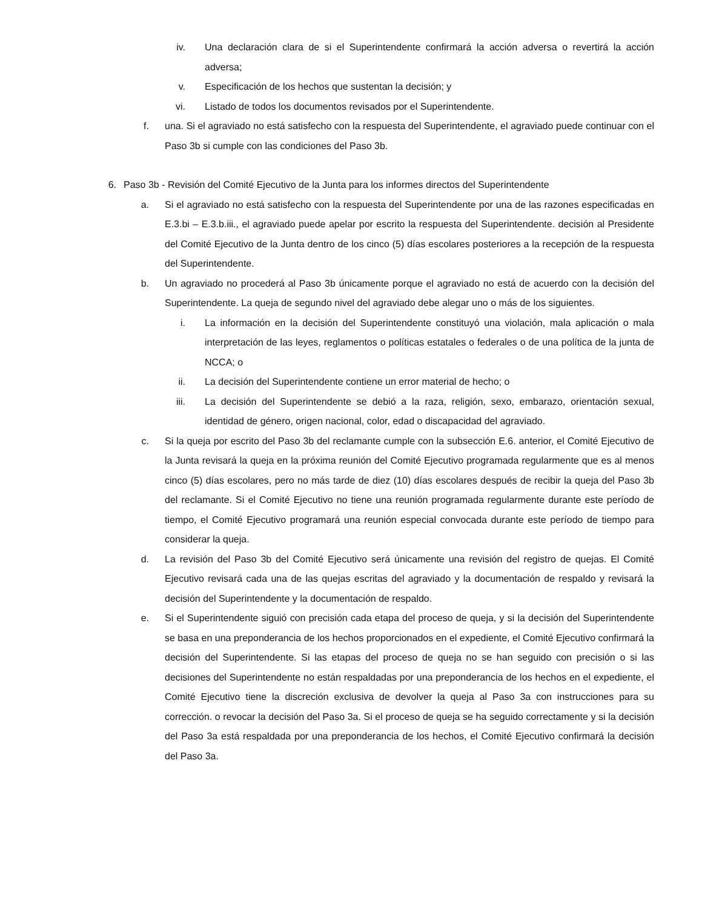iv. Una declaración clara de si el Superintendente confirmará la acción adversa o revertirá la acción adversa;
v. Especificación de los hechos que sustentan la decisión; y
vi. Listado de todos los documentos revisados por el Superintendente.
f. una. Si el agraviado no está satisfecho con la respuesta del Superintendente, el agraviado puede continuar con el Paso 3b si cumple con las condiciones del Paso 3b.
6. Paso 3b - Revisión del Comité Ejecutivo de la Junta para los informes directos del Superintendente
a. Si el agraviado no está satisfecho con la respuesta del Superintendente por una de las razones especificadas en E.3.bi – E.3.b.iii., el agraviado puede apelar por escrito la respuesta del Superintendente. decisión al Presidente del Comité Ejecutivo de la Junta dentro de los cinco (5) días escolares posteriores a la recepción de la respuesta del Superintendente.
b. Un agraviado no procederá al Paso 3b únicamente porque el agraviado no está de acuerdo con la decisión del Superintendente. La queja de segundo nivel del agraviado debe alegar uno o más de los siguientes.
i. La información en la decisión del Superintendente constituyó una violación, mala aplicación o mala interpretación de las leyes, reglamentos o políticas estatales o federales o de una política de la junta de NCCA; o
ii. La decisión del Superintendente contiene un error material de hecho; o
iii. La decisión del Superintendente se debió a la raza, religión, sexo, embarazo, orientación sexual, identidad de género, origen nacional, color, edad o discapacidad del agraviado.
c. Si la queja por escrito del Paso 3b del reclamante cumple con la subsección E.6. anterior, el Comité Ejecutivo de la Junta revisará la queja en la próxima reunión del Comité Ejecutivo programada regularmente que es al menos cinco (5) días escolares, pero no más tarde de diez (10) días escolares después de recibir la queja del Paso 3b del reclamante. Si el Comité Ejecutivo no tiene una reunión programada regularmente durante este período de tiempo, el Comité Ejecutivo programará una reunión especial convocada durante este período de tiempo para considerar la queja.
d. La revisión del Paso 3b del Comité Ejecutivo será únicamente una revisión del registro de quejas. El Comité Ejecutivo revisará cada una de las quejas escritas del agraviado y la documentación de respaldo y revisará la decisión del Superintendente y la documentación de respaldo.
e. Si el Superintendente siguió con precisión cada etapa del proceso de queja, y si la decisión del Superintendente se basa en una preponderancia de los hechos proporcionados en el expediente, el Comité Ejecutivo confirmará la decisión del Superintendente. Si las etapas del proceso de queja no se han seguido con precisión o si las decisiones del Superintendente no están respaldadas por una preponderancia de los hechos en el expediente, el Comité Ejecutivo tiene la discreción exclusiva de devolver la queja al Paso 3a con instrucciones para su corrección. o revocar la decisión del Paso 3a. Si el proceso de queja se ha seguido correctamente y si la decisión del Paso 3a está respaldada por una preponderancia de los hechos, el Comité Ejecutivo confirmará la decisión del Paso 3a.